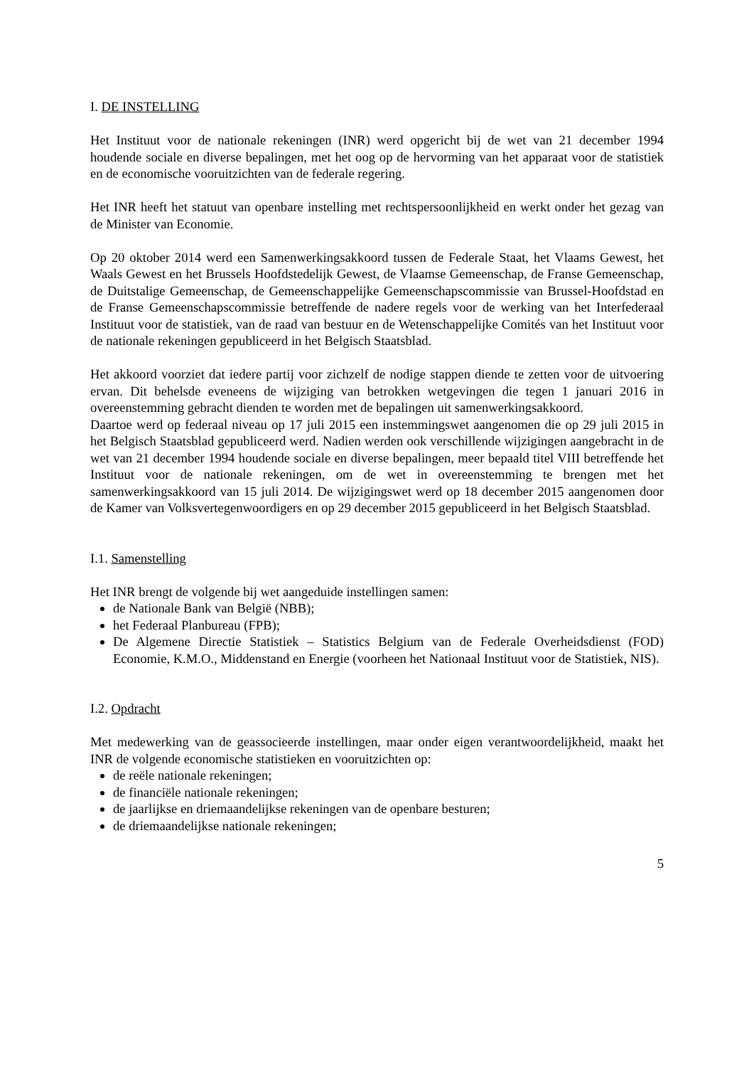I. DE INSTELLING
Het Instituut voor de nationale rekeningen (INR) werd opgericht bij de wet van 21 december 1994 houdende sociale en diverse bepalingen, met het oog op de hervorming van het apparaat voor de statistiek en de economische vooruitzichten van de federale regering.
Het INR heeft het statuut van openbare instelling met rechtspersoonlijkheid en werkt onder het gezag van de Minister van Economie.
Op 20 oktober 2014 werd een Samenwerkingsakkoord tussen de Federale Staat, het Vlaams Gewest, het Waals Gewest en het Brussels Hoofdstedelijk Gewest, de Vlaamse Gemeenschap, de Franse Gemeenschap, de Duitstalige Gemeenschap, de Gemeenschappelijke Gemeenschapscommissie van Brussel-Hoofdstad en de Franse Gemeenschapscommissie betreffende de nadere regels voor de werking van het Interfederaal Instituut voor de statistiek, van de raad van bestuur en de Wetenschappelijke Comités van het Instituut voor de nationale rekeningen gepubliceerd in het Belgisch Staatsblad.
Het akkoord voorziet dat iedere partij voor zichzelf de nodige stappen diende te zetten voor de uitvoering ervan. Dit behelsde eveneens de wijziging van betrokken wetgevingen die tegen 1 januari 2016 in overeenstemming gebracht dienden te worden met de bepalingen uit samenwerkingsakkoord.
Daartoe werd op federaal niveau op 17 juli 2015 een instemmingswet aangenomen die op 29 juli 2015 in het Belgisch Staatsblad gepubliceerd werd. Nadien werden ook verschillende wijzigingen aangebracht in de wet van 21 december 1994 houdende sociale en diverse bepalingen, meer bepaald titel VIII betreffende het Instituut voor de nationale rekeningen, om de wet in overeenstemming te brengen met het samenwerkingsakkoord van 15 juli 2014. De wijzigingswet werd op 18 december 2015 aangenomen door de Kamer van Volksvertegenwoordigers en op 29 december 2015 gepubliceerd in het Belgisch Staatsblad.
I.1. Samenstelling
Het INR brengt de volgende bij wet aangeduide instellingen samen:
de Nationale Bank van België (NBB);
het Federaal Planbureau (FPB);
De Algemene Directie Statistiek – Statistics Belgium van de Federale Overheidsdienst (FOD) Economie, K.M.O., Middenstand en Energie (voorheen het Nationaal Instituut voor de Statistiek, NIS).
I.2. Opdracht
Met medewerking van de geassocieerde instellingen, maar onder eigen verantwoordelijkheid, maakt het INR de volgende economische statistieken en vooruitzichten op:
de reële nationale rekeningen;
de financiële nationale rekeningen;
de jaarlijkse en driemaandelijkse rekeningen van de openbare besturen;
de driemaandelijkse nationale rekeningen;
5